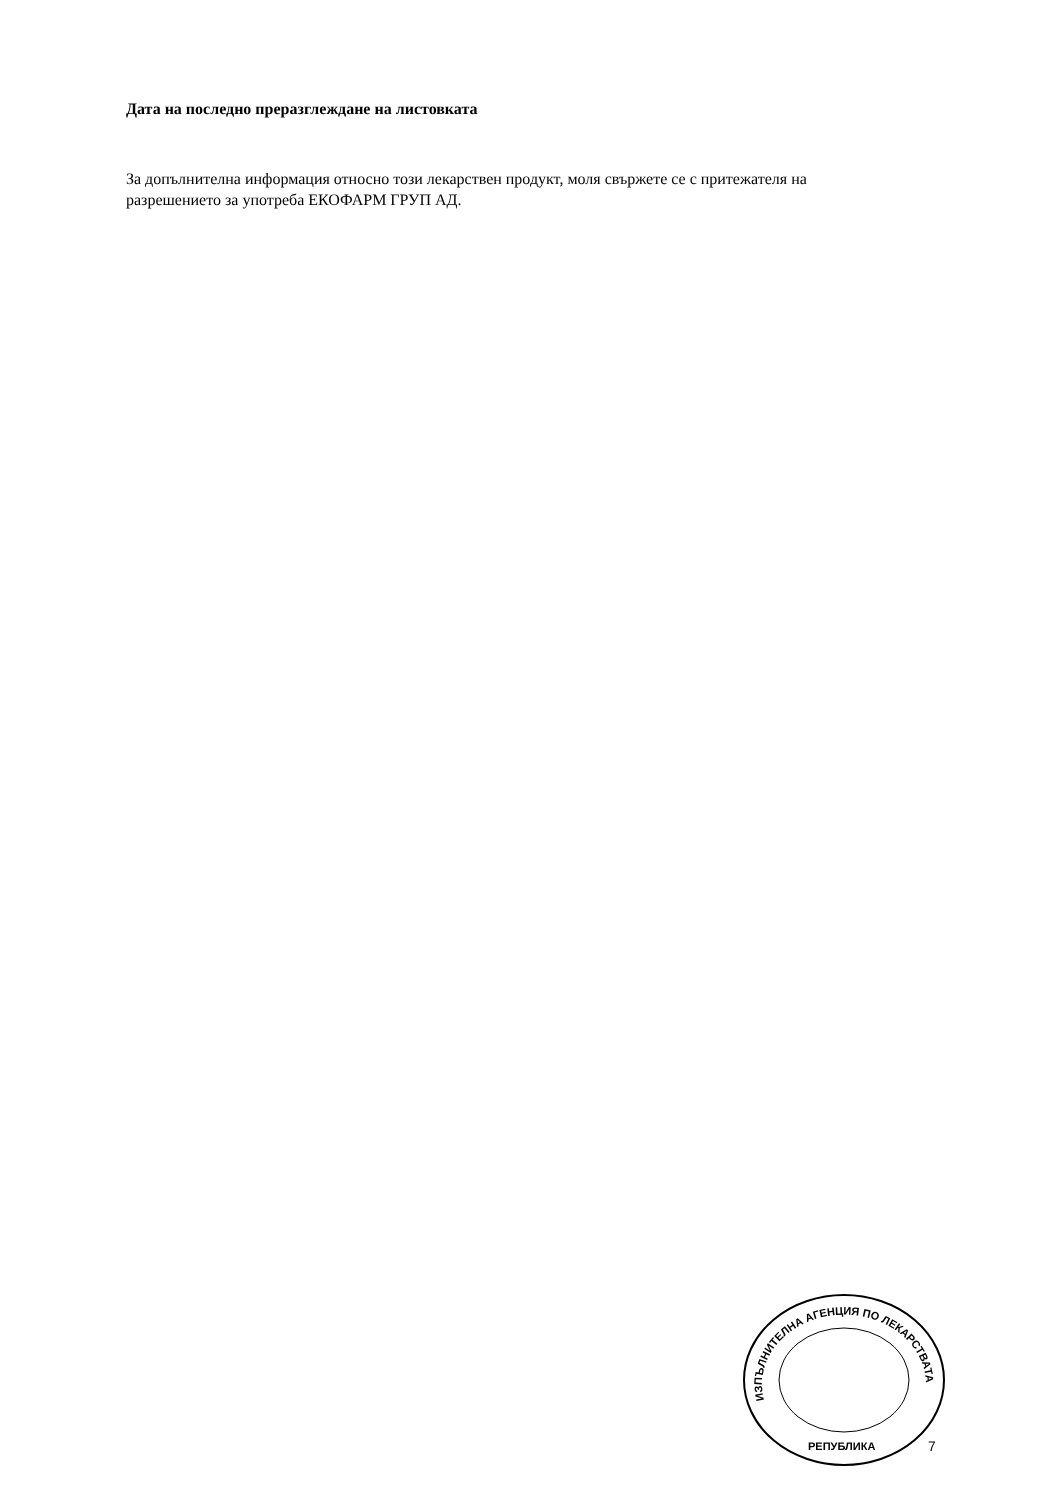Дата на последно преразглеждане на листовката
За допълнителна информация относно този лекарствен продукт, моля свържете се с притежателя на разрешението за употреба ЕКОФАРМ ГРУП АД.
ИЗПЪЛНИТЕЛНА АГЕНЦИЯ ПО ЛЕКАРСТВАТА
РЕПУБЛИКА
7